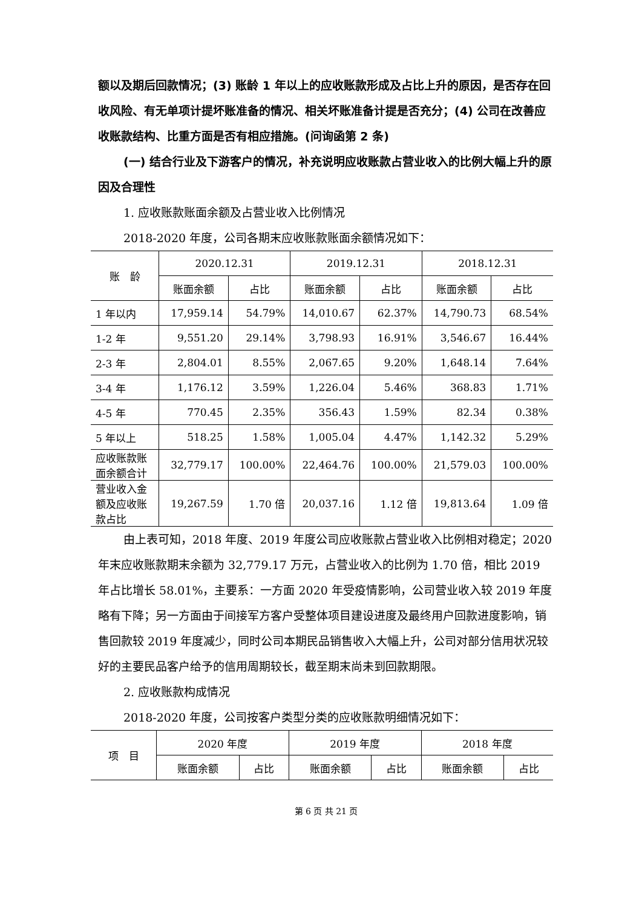额以及期后回款情况；(3) 账龄 1 年以上的应收账款形成及占比上升的原因，是否存在回收风险、有无单项计提坏账准备的情况、相关坏账准备计提是否充分；(4) 公司在改善应收账款结构、比重方面是否有相应措施。(问询函第 2 条)
(一) 结合行业及下游客户的情况，补充说明应收账款占营业收入的比例大幅上升的原因及合理性
1. 应收账款账面余额及占营业收入比例情况
2018-2020 年度，公司各期末应收账款账面余额情况如下：
| 账 龄 | 2020.12.31 | | 2019.12.31 | | 2018.12.31 | |
| --- | --- | --- | --- | --- | --- | --- |
| | 账面余额 | 占比 | 账面余额 | 占比 | 账面余额 | 占比 |
| 1 年以内 | 17,959.14 | 54.79% | 14,010.67 | 62.37% | 14,790.73 | 68.54% |
| 1-2 年 | 9,551.20 | 29.14% | 3,798.93 | 16.91% | 3,546.67 | 16.44% |
| 2-3 年 | 2,804.01 | 8.55% | 2,067.65 | 9.20% | 1,648.14 | 7.64% |
| 3-4 年 | 1,176.12 | 3.59% | 1,226.04 | 5.46% | 368.83 | 1.71% |
| 4-5 年 | 770.45 | 2.35% | 356.43 | 1.59% | 82.34 | 0.38% |
| 5 年以上 | 518.25 | 1.58% | 1,005.04 | 4.47% | 1,142.32 | 5.29% |
| 应收账款账面余额合计 | 32,779.17 | 100.00% | 22,464.76 | 100.00% | 21,579.03 | 100.00% |
| 营业收入金额及应收账款占比 | 19,267.59 | 1.70 倍 | 20,037.16 | 1.12 倍 | 19,813.64 | 1.09 倍 |
由上表可知，2018 年度、2019 年度公司应收账款占营业收入比例相对稳定；2020 年末应收账款期末余额为 32,779.17 万元，占营业收入的比例为 1.70 倍，相比 2019 年占比增长 58.01%，主要系：一方面 2020 年受疫情影响，公司营业收入较 2019 年度略有下降；另一方面由于间接军方客户受整体项目建设进度及最终用户回款进度影响，销售回款较 2019 年度减少，同时公司本期民品销售收入大幅上升，公司对部分信用状况较好的主要民品客户给予的信用周期较长，截至期末尚未到回款期限。
2. 应收账款构成情况
2018-2020 年度，公司按客户类型分类的应收账款明细情况如下：
| 项 目 | 2020 年度 | | 2019 年度 | | 2018 年度 | |
| --- | --- | --- | --- | --- | --- | --- |
| | 账面余额 | 占比 | 账面余额 | 占比 | 账面余额 | 占比 |
第 6 页 共 21 页